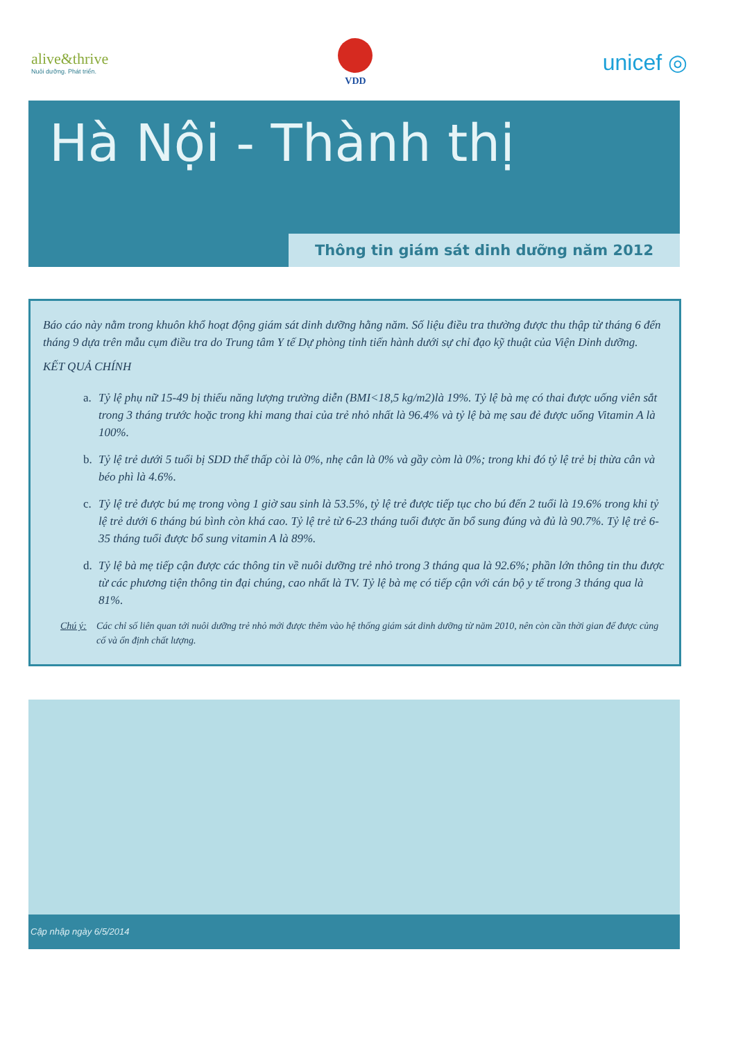alive&thrive
Nuôi dưỡng. Phát triển.
VDD
unicef ◎
Hà Nội - Thành thị
Thông tin giám sát dinh dưỡng năm 2012
Báo cáo này nằm trong khuôn khổ hoạt động giám sát dinh dưỡng hằng năm. Số liệu điều tra thường được thu thập từ tháng 6 đến tháng 9 dựa trên mẫu cụm điều tra do Trung tâm Y tế Dự phòng tỉnh tiến hành dưới sự chỉ đạo kỹ thuật của Viện Dinh dưỡng.
KẾT QUẢ CHÍNH
a. Tỷ lệ phụ nữ 15-49 bị thiếu năng lượng trường diễn (BMI<18,5 kg/m2)là 19%. Tỷ lệ bà mẹ có thai được uống viên sắt trong 3 tháng trước hoặc trong khi mang thai của trẻ nhỏ nhất là 96.4% và tỷ lệ bà mẹ sau đẻ được uống Vitamin A là 100%.
b. Tỷ lệ trẻ dưới 5 tuổi bị SDD thể thấp còi là 0%, nhẹ cân là 0% và gầy còm là 0%; trong khi đó tỷ lệ trẻ bị thừa cân và béo phì là 4.6%.
c. Tỷ lệ trẻ được bú mẹ trong vòng 1 giờ sau sinh là 53.5%, tỷ lệ trẻ được tiếp tục cho bú đến 2 tuổi là 19.6% trong khi tỷ lệ trẻ dưới 6 tháng bú bình còn khá cao. Tỷ lệ trẻ từ 6-23 tháng tuổi được ăn bổ sung đúng và đủ là 90.7%. Tỷ lệ trẻ 6-35 tháng tuổi được bổ sung vitamin A là 89%.
d. Tỷ lệ bà mẹ tiếp cận được các thông tin về nuôi dưỡng trẻ nhỏ trong 3 tháng qua là 92.6%; phần lớn thông tin thu được từ các phương tiện thông tin đại chúng, cao nhất là TV. Tỷ lệ bà mẹ có tiếp cận với cán bộ y tế trong 3 tháng qua là 81%.
Chú ý: Các chỉ số liên quan tới nuôi dưỡng trẻ nhỏ mới được thêm vào hệ thống giám sát dinh dưỡng từ năm 2010, nên còn cần thời gian để được củng cố và ổn định chất lượng.
Cập nhập ngày 6/5/2014